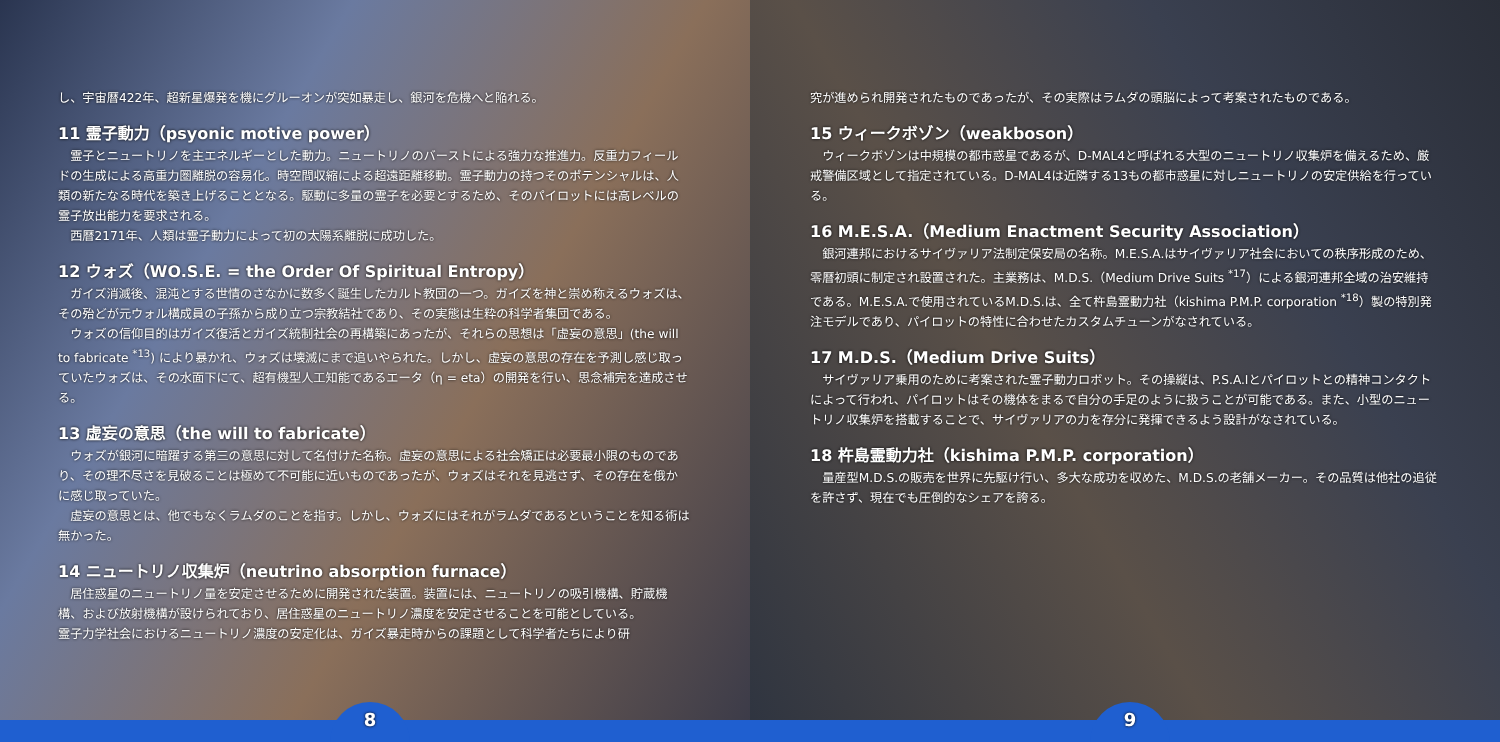し、宇宙暦422年、超新星爆発を機にグルーオンが突如暴走し、銀河を危機へと陥れる。
11 霊子動力（psyonic motive power）
霊子とニュートリノを主エネルギーとした動力。ニュートリノのバーストによる強力な推進力。反重力フィールドの生成による高重力圏離脱の容易化。時空間収縮による超遠距離移動。霊子動力の持つそのポテンシャルは、人類の新たなる時代を築き上げることとなる。駆動に多量の霊子を必要とするため、そのパイロットには高レベルの霊子放出能力を要求される。
西暦2171年、人類は霊子動力によって初の太陽系離脱に成功した。
12 ウォズ（WO.S.E. = the Order Of Spiritual Entropy）
ガイズ消滅後、混沌とする世情のさなかに数多く誕生したカルト教団の一つ。ガイズを神と崇め称えるウォズは、その殆どが元ウォル構成員の子孫から成り立つ宗教結社であり、その実態は生粋の科学者集団である。
ウォズの信仰目的はガイズ復活とガイズ統制社会の再構築にあったが、それらの思想は「虚妄の意思」(the will to fabricate <sup>*13</sup>) により暴かれ、ウォズは壊滅にまで追いやられた。しかし、虚妄の意思の存在を予測し感じ取っていたウォズは、その水面下にて、超有機型人工知能であるエータ（η = eta）の開発を行い、思念補完を達成させる。
13 虚妄の意思（the will to fabricate）
ウォズが銀河に暗躍する第三の意思に対して名付けた名称。虚妄の意思による社会矯正は必要最小限のものであり、その理不尽さを見破ることは極めて不可能に近いものであったが、ウォズはそれを見逃さず、その存在を俄かに感じ取っていた。
虚妄の意思とは、他でもなくラムダのことを指す。しかし、ウォズにはそれがラムダであるということを知る術は無かった。
14 ニュートリノ収集炉（neutrino absorption furnace）
居住惑星のニュートリノ量を安定させるために開発された装置。装置には、ニュートリノの吸引機構、貯蔵機構、および放射機構が設けられており、居住惑星のニュートリノ濃度を安定させることを可能としている。
霊子力学社会におけるニュートリノ濃度の安定化は、ガイズ暴走時からの課題として科学者たちにより研
8
究が進められ開発されたものであったが、その実際はラムダの頭脳によって考案されたものである。
15 ウィークボゾン（weakboson）
ウィークボゾンは中規模の都市惑星であるが、D-MAL4と呼ばれる大型のニュートリノ収集炉を備えるため、厳戒警備区域として指定されている。D-MAL4は近隣する13もの都市惑星に対しニュートリノの安定供給を行っている。
16 M.E.S.A.（Medium Enactment Security Association）
銀河連邦におけるサイヴァリア法制定保安局の名称。M.E.S.A.はサイヴァリア社会においての秩序形成のため、零暦初頭に制定され設置された。主業務は、M.D.S.（Medium Drive Suits <sup>*17</sup>）による銀河連邦全域の治安維持である。M.E.S.A.で使用されているM.D.S.は、全て杵島霊動力社（kishima P.M.P. corporation <sup>*18</sup>）製の特別発注モデルであり、パイロットの特性に合わせたカスタムチューンがなされている。
17 M.D.S.（Medium Drive Suits）
サイヴァリア乗用のために考案された霊子動力ロボット。その操縦は、P.S.A.Iとパイロットとの精神コンタクトによって行われ、パイロットはその機体をまるで自分の手足のように扱うことが可能である。また、小型のニュートリノ収集炉を搭載することで、サイヴァリアの力を存分に発揮できるよう設計がなされている。
18 杵島霊動力社（kishima P.M.P. corporation）
量産型M.D.S.の販売を世界に先駆け行い、多大な成功を収めた、M.D.S.の老舗メーカー。その品質は他社の追従を許さず、現在でも圧倒的なシェアを誇る。
9